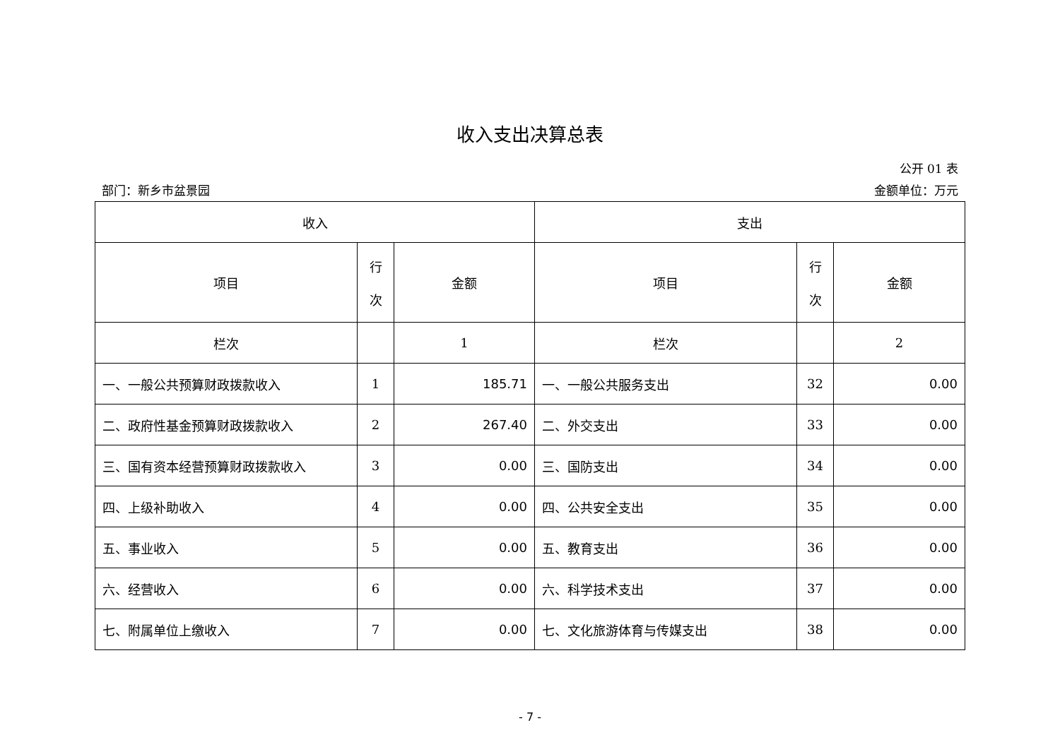收入支出决算总表
公开 01 表
部门：新乡市盆景园 金额单位：万元
| 收入 | | | 支出 | | |
| --- | --- | --- | --- | --- | --- |
| 项目 | 行 次 | 金额 | 项目 | 行 次 | 金额 |
| 栏次 | | 1 | 栏次 | | 2 |
| 一、一般公共预算财政拨款收入 | 1 | 185.71 | 一、一般公共服务支出 | 32 | 0.00 |
| 二、政府性基金预算财政拨款收入 | 2 | 267.40 | 二、外交支出 | 33 | 0.00 |
| 三、国有资本经营预算财政拨款收入 | 3 | 0.00 | 三、国防支出 | 34 | 0.00 |
| 四、上级补助收入 | 4 | 0.00 | 四、公共安全支出 | 35 | 0.00 |
| 五、事业收入 | 5 | 0.00 | 五、教育支出 | 36 | 0.00 |
| 六、经营收入 | 6 | 0.00 | 六、科学技术支出 | 37 | 0.00 |
| 七、附属单位上缴收入 | 7 | 0.00 | 七、文化旅游体育与传媒支出 | 38 | 0.00 |
- 7 -